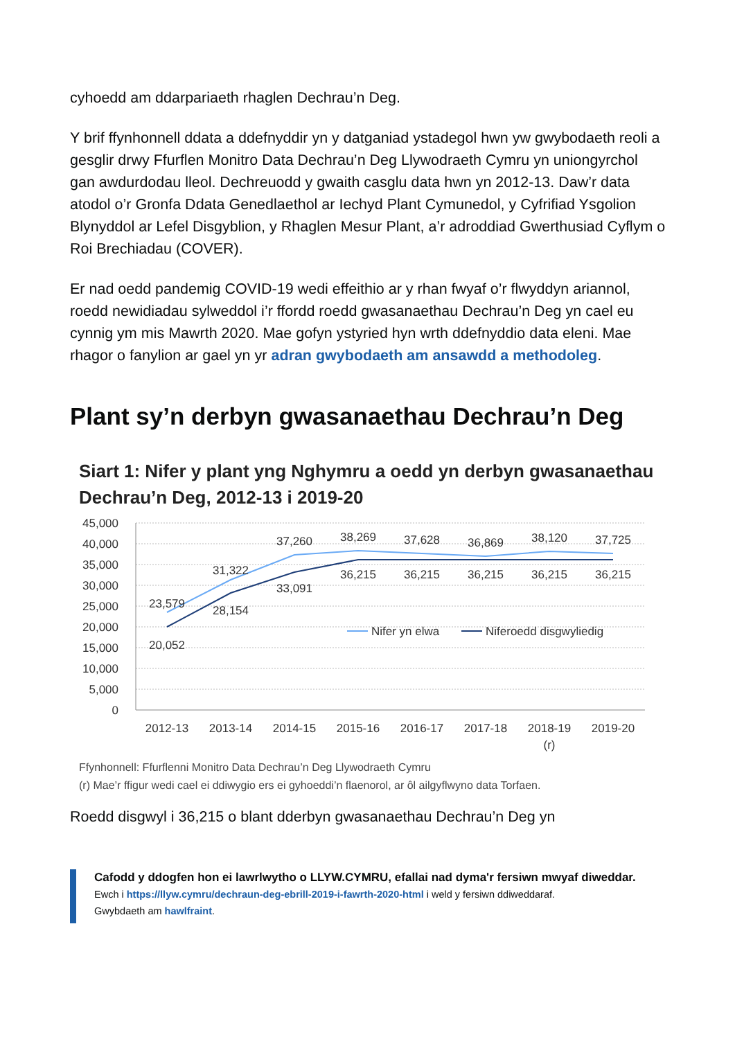cyhoedd am ddarpariaeth rhaglen Dechrau’n Deg.
Y brif ffynhonnell ddata a ddefnyddir yn y datganiad ystadegol hwn yw gwybodaeth reoli a gesglir drwy Ffurflen Monitro Data Dechrau’n Deg Llywodraeth Cymru yn uniongyrchol gan awdurdodau lleol. Dechreuodd y gwaith casglu data hwn yn 2012-13. Daw’r data atodol o’r Gronfa Ddata Genedlaethol ar Iechyd Plant Cymunedol, y Cyfrifiad Ysgolion Blynyddol ar Lefel Disgyblion, y Rhaglen Mesur Plant, a’r adroddiad Gwerthusiad Cyflym o Roi Brechiadau (COVER).
Er nad oedd pandemig COVID-19 wedi effeithio ar y rhan fwyaf o’r flwyddyn ariannol, roedd newidiadau sylweddol i’r ffordd roedd gwasanaethau Dechrau’n Deg yn cael eu cynnig ym mis Mawrth 2020. Mae gofyn ystyried hyn wrth ddefnyddio data eleni. Mae rhagor o fanylion ar gael yn yr adran gwybodaeth am ansawdd a methodoleg.
Plant sy’n derbyn gwasanaethau Dechrau’n Deg
Siart 1: Nifer y plant yng Nghymru a oedd yn derbyn gwasanaethau Dechrau’n Deg, 2012-13 i 2019-20
45,000
40,000
35,000
30,000
25,000
20,000
15,000
10,000
5,000
0
23,579
31,322
37,260
38,269
37,628
36,869
38,120
37,725
20,052
28,154
33,091
36,215
36,215
36,215
36,215
36,215
2012-13
2013-14
2014-15
2015-16
2016-17
2017-18
2018-19
(r)
2019-20
Nifer yn elwa
Niferoedd disgwyliedig
Ffynhonnell: Ffurflenni Monitro Data Dechrau’n Deg Llywodraeth Cymru
(r) Mae’r ffigur wedi cael ei ddiwygio ers ei gyhoeddi’n flaenorol, ar ôl ailgyflwyno data Torfaen.
Roedd disgwyl i 36,215 o blant dderbyn gwasanaethau Dechrau’n Deg yn
Cafodd y ddogfen hon ei lawrlwytho o LLYW.CYMRU, efallai nad dyma'r fersiwn mwyaf diweddar.
Ewch i https://llyw.cymru/dechraun-deg-ebrill-2019-i-fawrth-2020-html i weld y fersiwn ddiweddaraf.
Gwybdaeth am hawlfraint.